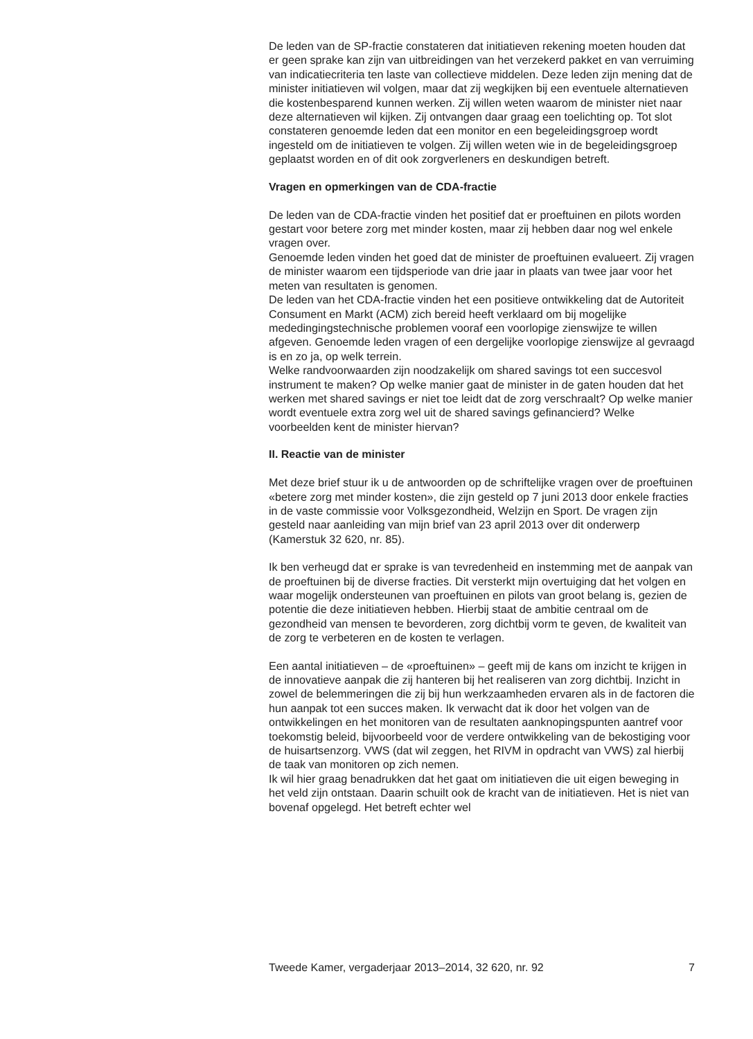De leden van de SP-fractie constateren dat initiatieven rekening moeten houden dat er geen sprake kan zijn van uitbreidingen van het verzekerd pakket en van verruiming van indicatiecriteria ten laste van collectieve middelen. Deze leden zijn mening dat de minister initiatieven wil volgen, maar dat zij wegkijken bij een eventuele alternatieven die kostenbesparend kunnen werken. Zij willen weten waarom de minister niet naar deze alternatieven wil kijken. Zij ontvangen daar graag een toelichting op. Tot slot constateren genoemde leden dat een monitor en een begeleidingsgroep wordt ingesteld om de initiatieven te volgen. Zij willen weten wie in de begeleidingsgroep geplaatst worden en of dit ook zorgverleners en deskundigen betreft.
Vragen en opmerkingen van de CDA-fractie
De leden van de CDA-fractie vinden het positief dat er proeftuinen en pilots worden gestart voor betere zorg met minder kosten, maar zij hebben daar nog wel enkele vragen over.
Genoemde leden vinden het goed dat de minister de proeftuinen evalueert. Zij vragen de minister waarom een tijdsperiode van drie jaar in plaats van twee jaar voor het meten van resultaten is genomen.
De leden van het CDA-fractie vinden het een positieve ontwikkeling dat de Autoriteit Consument en Markt (ACM) zich bereid heeft verklaard om bij mogelijke mededingingstechnische problemen vooraf een voorlopige zienswijze te willen afgeven. Genoemde leden vragen of een dergelijke voorlopige zienswijze al gevraagd is en zo ja, op welk terrein.
Welke randvoorwaarden zijn noodzakelijk om shared savings tot een succesvol instrument te maken? Op welke manier gaat de minister in de gaten houden dat het werken met shared savings er niet toe leidt dat de zorg verschraalt? Op welke manier wordt eventuele extra zorg wel uit de shared savings gefinancierd? Welke voorbeelden kent de minister hiervan?
II. Reactie van de minister
Met deze brief stuur ik u de antwoorden op de schriftelijke vragen over de proeftuinen «betere zorg met minder kosten», die zijn gesteld op 7 juni 2013 door enkele fracties in de vaste commissie voor Volksgezondheid, Welzijn en Sport. De vragen zijn gesteld naar aanleiding van mijn brief van 23 april 2013 over dit onderwerp (Kamerstuk 32 620, nr. 85).
Ik ben verheugd dat er sprake is van tevredenheid en instemming met de aanpak van de proeftuinen bij de diverse fracties. Dit versterkt mijn overtuiging dat het volgen en waar mogelijk ondersteunen van proeftuinen en pilots van groot belang is, gezien de potentie die deze initiatieven hebben. Hierbij staat de ambitie centraal om de gezondheid van mensen te bevorderen, zorg dichtbij vorm te geven, de kwaliteit van de zorg te verbeteren en de kosten te verlagen.
Een aantal initiatieven – de «proeftuinen» – geeft mij de kans om inzicht te krijgen in de innovatieve aanpak die zij hanteren bij het realiseren van zorg dichtbij. Inzicht in zowel de belemmeringen die zij bij hun werkzaamheden ervaren als in de factoren die hun aanpak tot een succes maken. Ik verwacht dat ik door het volgen van de ontwikkelingen en het monitoren van de resultaten aanknopingspunten aantref voor toekomstig beleid, bijvoorbeeld voor de verdere ontwikkeling van de bekostiging voor de huisartsenzorg. VWS (dat wil zeggen, het RIVM in opdracht van VWS) zal hierbij de taak van monitoren op zich nemen.
Ik wil hier graag benadrukken dat het gaat om initiatieven die uit eigen beweging in het veld zijn ontstaan. Daarin schuilt ook de kracht van de initiatieven. Het is niet van bovenaf opgelegd. Het betreft echter wel
Tweede Kamer, vergaderjaar 2013–2014, 32 620, nr. 92 7